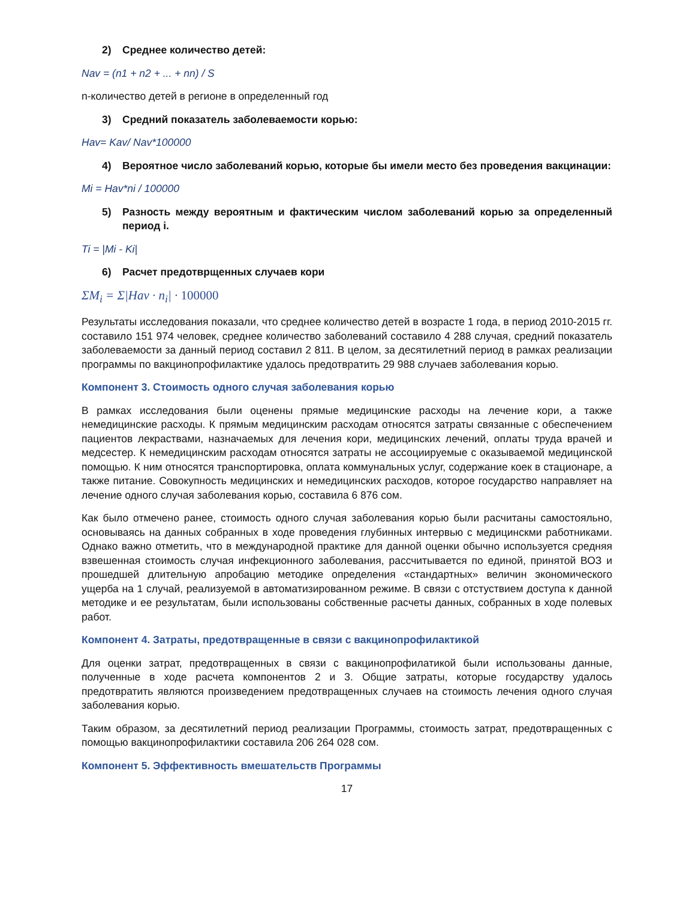2) Среднее количество детей:
Nav = (n1 + n2 + ... + nn) / S
n-количество детей в регионе в определенный год
3) Средний показатель заболеваемости корью:
Hav= Kav/ Nav*100000
4) Вероятное число заболеваний корью, которые бы имели место без проведения вакцинации:
Mi = Hav*ni / 100000
5) Разность между вероятным и фактическим числом заболеваний корью за определенный период i.
Ti = |Mi - Ki|
6) Расчет предотврщенных случаев кори
ΣM<sub>i</sub> = Σ|Hav · n<sub>i</sub>| · 100000
Результаты исследования показали, что среднее количество детей в возрасте 1 года, в период 2010-2015 гг. составило 151 974 человек, среднее количество заболеваний составило 4 288 случая, средний показатель заболеваемости за данный период составил 2 811. В целом, за десятилетний период в рамках реализации программы по вакцинопрофилактике удалось предотвратить 29 988 случаев заболевания корью.
Компонент 3. Стоимость одного случая заболевания корью
В рамках исследования были оценены прямые медицинские расходы на лечение кори, а также немедицинские расходы. К прямым медицинским расходам относятся затраты связанные с обеспечением пациентов лекраствами, назначаемых для лечения кори, медицинских лечений, оплаты труда врачей и медсестер. К немедицинским расходам относятся затраты не ассоциируемые с оказываемой медицинской помощью. К ним относятся транспортировка, оплата коммунальных услуг, содержание коек в стационаре, а также питание. Совокупность медицинских и немедицинских расходов, которое государство направляет на лечение одного случая заболевания корью, составила 6 876 сом.
Как было отмечено ранее, стоимость одного случая заболевания корью были расчитаны самостояльно, основываясь на данных собранных в ходе проведения глубинных интервью с медицинскми работниками. Однако важно отметить, что в международной практике для данной оценки обычно используется средняя взвешенная стоимость случая инфекционного заболевания, рассчитывается по единой, принятой ВОЗ и прошедшей длительную апробацию методике определения «стандартных» величин экономического ущерба на 1 случай, реализуемой в автоматизированном режиме. В связи с отстуствием доступа к данной методике и ее результатам, были использованы собственные расчеты данных, собранных в ходе полевых работ.
Компонент 4. Затраты, предотвращенные в связи с вакцинопрофилактикой
Для оценки затрат, предотвращенных в связи с вакцинопрофилатикой были использованы данные, полученные в ходе расчета компонентов 2 и 3. Общие затраты, которые государству удалось предотвратить являются произведением предотвращенных случаев на стоимость лечения одного случая заболевания корью.
Таким образом, за десятилетний период реализации Программы, стоимость затрат, предотвращенных с помощью вакцинопрофилактики составила 206 264 028 сом.
Компонент 5. Эффективность вмешательств Программы
17